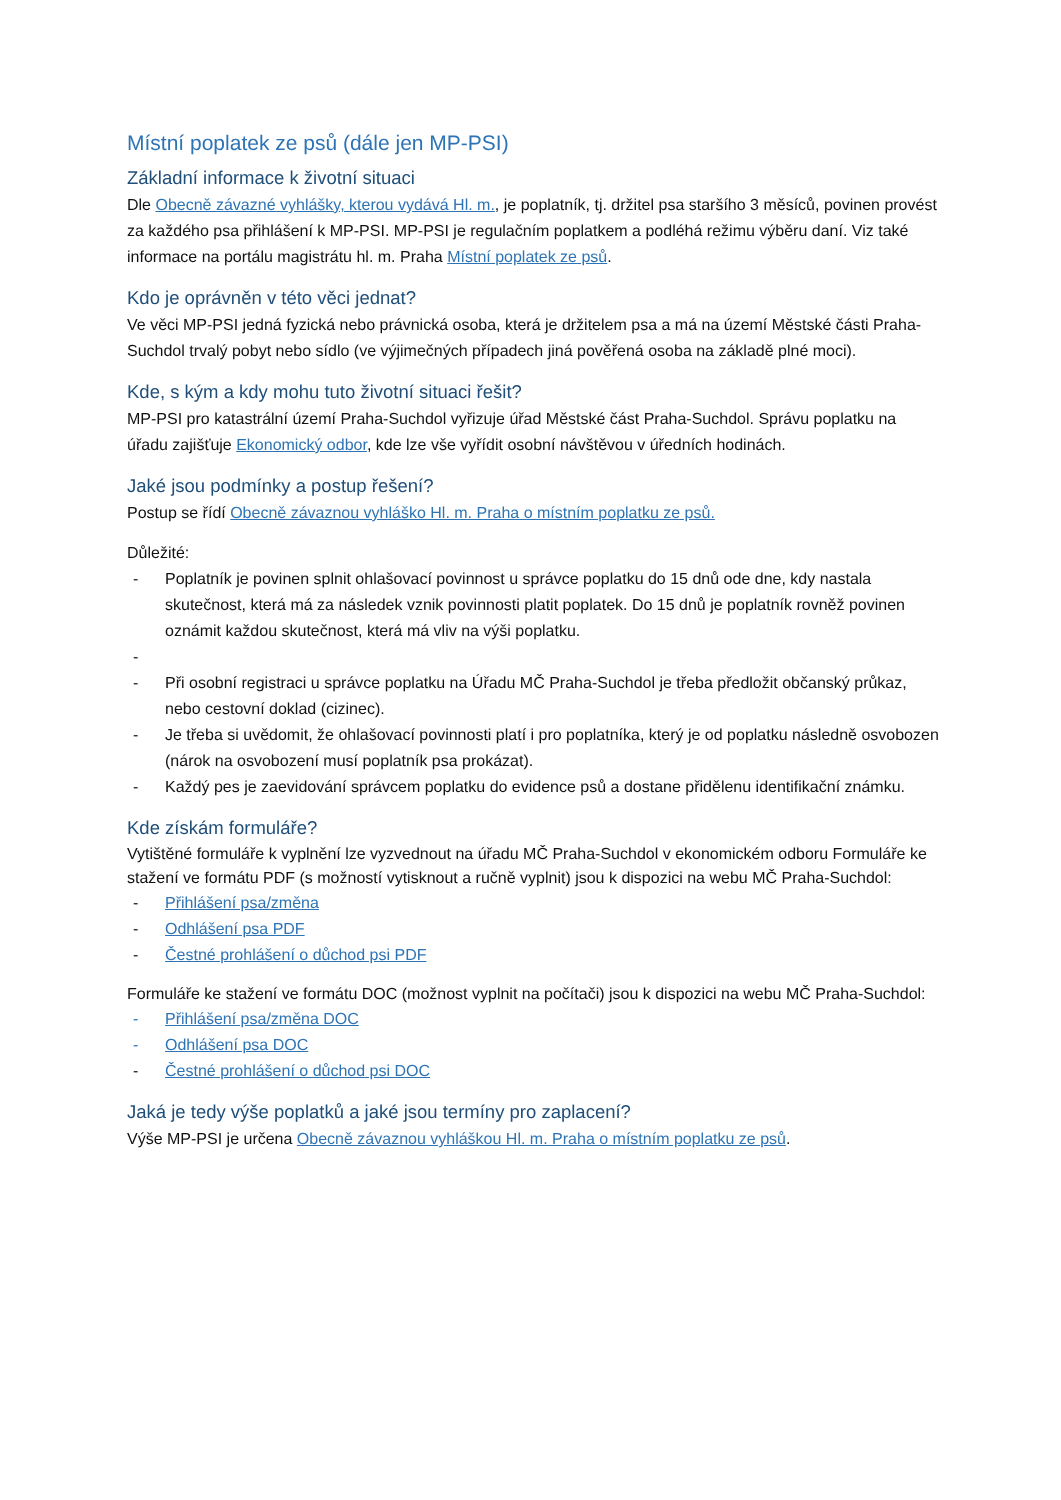Místní poplatek ze psů (dále jen MP-PSI)
Základní informace k životní situaci
Dle Obecně závazné vyhlášky, kterou vydává Hl. m., je poplatník, tj. držitel psa staršího 3 měsíců, povinen provést za každého psa přihlášení k MP-PSI. MP-PSI je regulačním poplatkem a podléhá režimu výběru daní. Viz také informace na portálu magistrátu hl. m. Praha Místní poplatek ze psů.
Kdo je oprávněn v této věci jednat?
Ve věci MP-PSI jedná fyzická nebo právnická osoba, která je držitelem psa a má na území Městské části Praha-Suchdol trvalý pobyt nebo sídlo (ve výjimečných případech jiná pověřená osoba na základě plné moci).
Kde, s kým a kdy mohu tuto životní situaci řešit?
MP-PSI pro katastrální území Praha-Suchdol vyřizuje úřad Městské část Praha-Suchdol. Správu poplatku na úřadu zajišťuje Ekonomický odbor, kde lze vše vyřídit osobní návštěvou v úředních hodinách.
Jaké jsou podmínky a postup řešení?
Postup se řídí Obecně závaznou vyhláško Hl. m. Praha o místním poplatku ze psů.
Důležité:
- Poplatník je povinen splnit ohlašovací povinnost u správce poplatku do 15 dnů ode dne, kdy nastala skutečnost, která má za následek vznik povinnosti platit poplatek. Do 15 dnů je poplatník rovněž povinen oznámit každou skutečnost, která má vliv na výši poplatku.
-
- Při osobní registraci u správce poplatku na Úřadu MČ Praha-Suchdol je třeba předložit občanský průkaz, nebo cestovní doklad (cizinec).
- Je třeba si uvědomit, že ohlašovací povinnosti platí i pro poplatníka, který je od poplatku následně osvobozen (nárok na osvobození musí poplatník psa prokázat).
- Každý pes je zaevidování správcem poplatku do evidence psů a dostane přidělenu identifikační známku.
Kde získám formuláře?
Vytištěné formuláře k vyplnění lze vyzvednout na úřadu MČ Praha-Suchdol v ekonomickém odboru Formuláře ke stažení ve formátu PDF (s možností vytisknout a ručně vyplnit) jsou k dispozici na webu MČ Praha-Suchdol:
- Přihlášení psa/změna
- Odhlášení psa PDF
- Čestné prohlášení o důchod psi PDF
Formuláře ke stažení ve formátu DOC (možnost vyplnit na počítači) jsou k dispozici na webu MČ Praha-Suchdol:
- Přihlášení psa/změna DOC
- Odhlášení psa DOC
- Čestné prohlášení o důchod psi DOC
Jaká je tedy výše poplatků a jaké jsou termíny pro zaplacení?
Výše MP-PSI je určena Obecně závaznou vyhláškou Hl. m. Praha o místním poplatku ze psů.